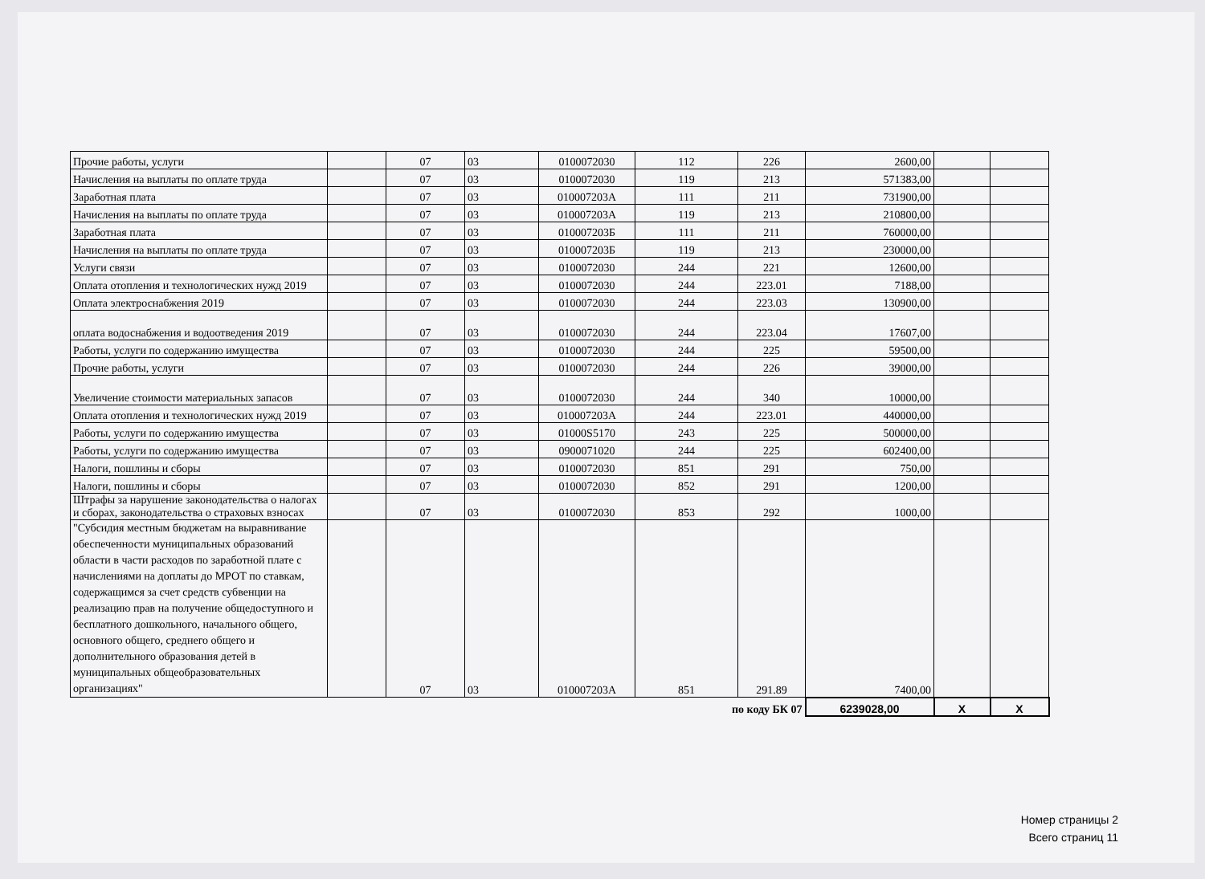| Прочие работы, услуги | | 07 | 03 | 0100072030 | 112 | 226 | 2600,00 | | |
| Начисления на выплаты по оплате труда | | 07 | 03 | 0100072030 | 119 | 213 | 571383,00 | | |
| Заработная плата | | 07 | 03 | 010007203А | 111 | 211 | 731900,00 | | |
| Начисления на выплаты по оплате труда | | 07 | 03 | 010007203А | 119 | 213 | 210800,00 | | |
| Заработная плата | | 07 | 03 | 010007203Б | 111 | 211 | 760000,00 | | |
| Начисления на выплаты по оплате труда | | 07 | 03 | 010007203Б | 119 | 213 | 230000,00 | | |
| Услуги связи | | 07 | 03 | 0100072030 | 244 | 221 | 12600,00 | | |
| Оплата отопления и технологических нужд 2019 | | 07 | 03 | 0100072030 | 244 | 223.01 | 7188,00 | | |
| Оплата электроснабжения 2019 | | 07 | 03 | 0100072030 | 244 | 223.03 | 130900,00 | | |
| оплата водоснабжения и водоотведения 2019 | | 07 | 03 | 0100072030 | 244 | 223.04 | 17607,00 | | |
| Работы, услуги по содержанию имущества | | 07 | 03 | 0100072030 | 244 | 225 | 59500,00 | | |
| Прочие работы, услуги | | 07 | 03 | 0100072030 | 244 | 226 | 39000,00 | | |
| Увеличение стоимости материальных запасов | | 07 | 03 | 0100072030 | 244 | 340 | 10000,00 | | |
| Оплата отопления и технологических нужд 2019 | | 07 | 03 | 010007203А | 244 | 223.01 | 440000,00 | | |
| Работы, услуги по содержанию имущества | | 07 | 03 | 01000S5170 | 243 | 225 | 500000,00 | | |
| Работы, услуги по содержанию имущества | | 07 | 03 | 0900071020 | 244 | 225 | 602400,00 | | |
| Налоги, пошлины и сборы | | 07 | 03 | 0100072030 | 851 | 291 | 750,00 | | |
| Налоги, пошлины и сборы | | 07 | 03 | 0100072030 | 852 | 291 | 1200,00 | | |
| Штрафы за нарушение законодательства о налогах и сборах, законодательства о страховых взносах | | 07 | 03 | 0100072030 | 853 | 292 | 1000,00 | | |
| "Субсидия местным бюджетам на выравнивание обеспеченности муниципальных образований области в части расходов по заработной плате с начислениями на доплаты до МРОТ по ставкам, содержащимся за счет средств субвенции на реализацию прав на получение общедоступного и бесплатного дошкольного, начального общего, основного общего, среднего общего и дополнительного образования детей в муниципальных общеобразовательных организациях" | | 07 | 03 | 010007203А | 851 | 291.89 | 7400,00 | | |
| по коду БК 07 | | | | | | | 6239028,00 | X | X |
Номер страницы 2
Всего страниц 11